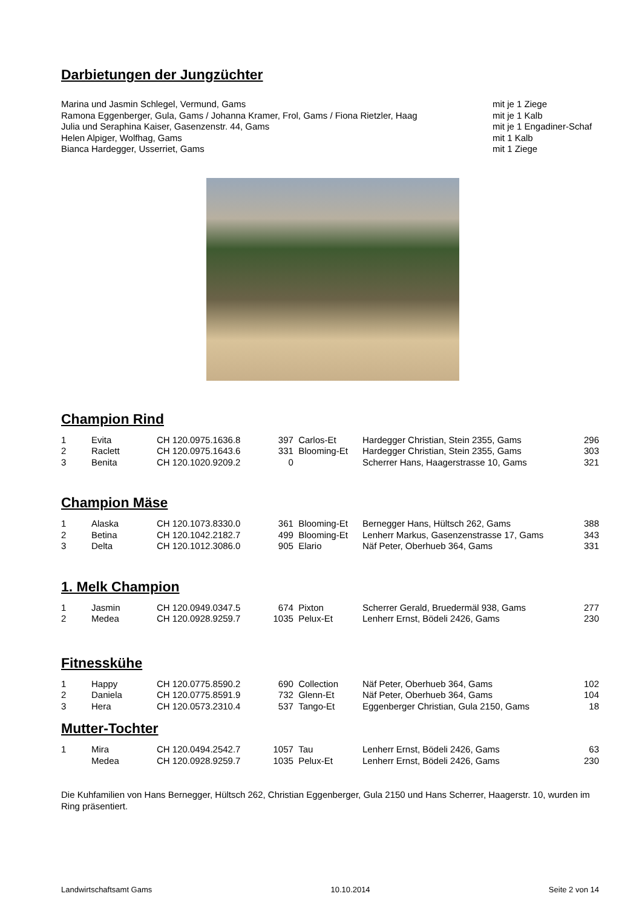Darbietungen der Jungzüchter
| Marina und Jasmin Schlegel, Vermund, Gams | mit je 1 Ziege |
| Ramona Eggenberger, Gula, Gams / Johanna Kramer, Frol, Gams / Fiona Rietzler, Haag | mit je 1 Kalb |
| Julia und Seraphina Kaiser, Gasenzenstr. 44, Gams | mit je 1 Engadiner-Schaf |
| Helen Alpiger, Wolfhag, Gams | mit 1 Kalb |
| Bianca Hardegger, Usserriet, Gams | mit 1 Ziege |
Champion Rind
| 1 | Evita | CH 120.0975.1636.8 | 397 | Carlos-Et | Hardegger Christian, Stein 2355, Gams | 296 |
| 2 | Raclett | CH 120.0975.1643.6 | 331 | Blooming-Et | Hardegger Christian, Stein 2355, Gams | 303 |
| 3 | Benita | CH 120.1020.9209.2 | 0 | | Scherrer Hans, Haagerstrasse 10, Gams | 321 |
Champion Mäse
| 1 | Alaska | CH 120.1073.8330.0 | 361 | Blooming-Et | Bernegger Hans, Hültsch 262, Gams | 388 |
| 2 | Betina | CH 120.1042.2182.7 | 499 | Blooming-Et | Lenherr Markus, Gasenzenstrasse 17, Gams | 343 |
| 3 | Delta | CH 120.1012.3086.0 | 905 | Elario | Näf Peter, Oberhueb 364, Gams | 331 |
1. Melk Champion
| 1 | Jasmin | CH 120.0949.0347.5 | 674 | Pixton | Scherrer Gerald, Bruedermäl 938, Gams | 277 |
| 2 | Medea | CH 120.0928.9259.7 | 1035 | Pelux-Et | Lenherr Ernst, Bödeli 2426, Gams | 230 |
Fitnesskühe
| 1 | Happy | CH 120.0775.8590.2 | 690 | Collection | Näf Peter, Oberhueb 364, Gams | 102 |
| 2 | Daniela | CH 120.0775.8591.9 | 732 | Glenn-Et | Näf Peter, Oberhueb 364, Gams | 104 |
| 3 | Hera | CH 120.0573.2310.4 | 537 | Tango-Et | Eggenberger Christian, Gula 2150, Gams | 18 |
Mutter-Tochter
| 1 | Mira | CH 120.0494.2542.7 | 1057 | Tau | Lenherr Ernst, Bödeli 2426, Gams | 63 |
| | Medea | CH 120.0928.9259.7 | 1035 | Pelux-Et | Lenherr Ernst, Bödeli 2426, Gams | 230 |
Die Kuhfamilien von Hans Bernegger, Hültsch 262, Christian Eggenberger, Gula 2150 und Hans Scherrer, Haagerstr. 10, wurden im Ring präsentiert.
Landwirtschaftsamt Gams 10.10.2014 Seite 2 von 14